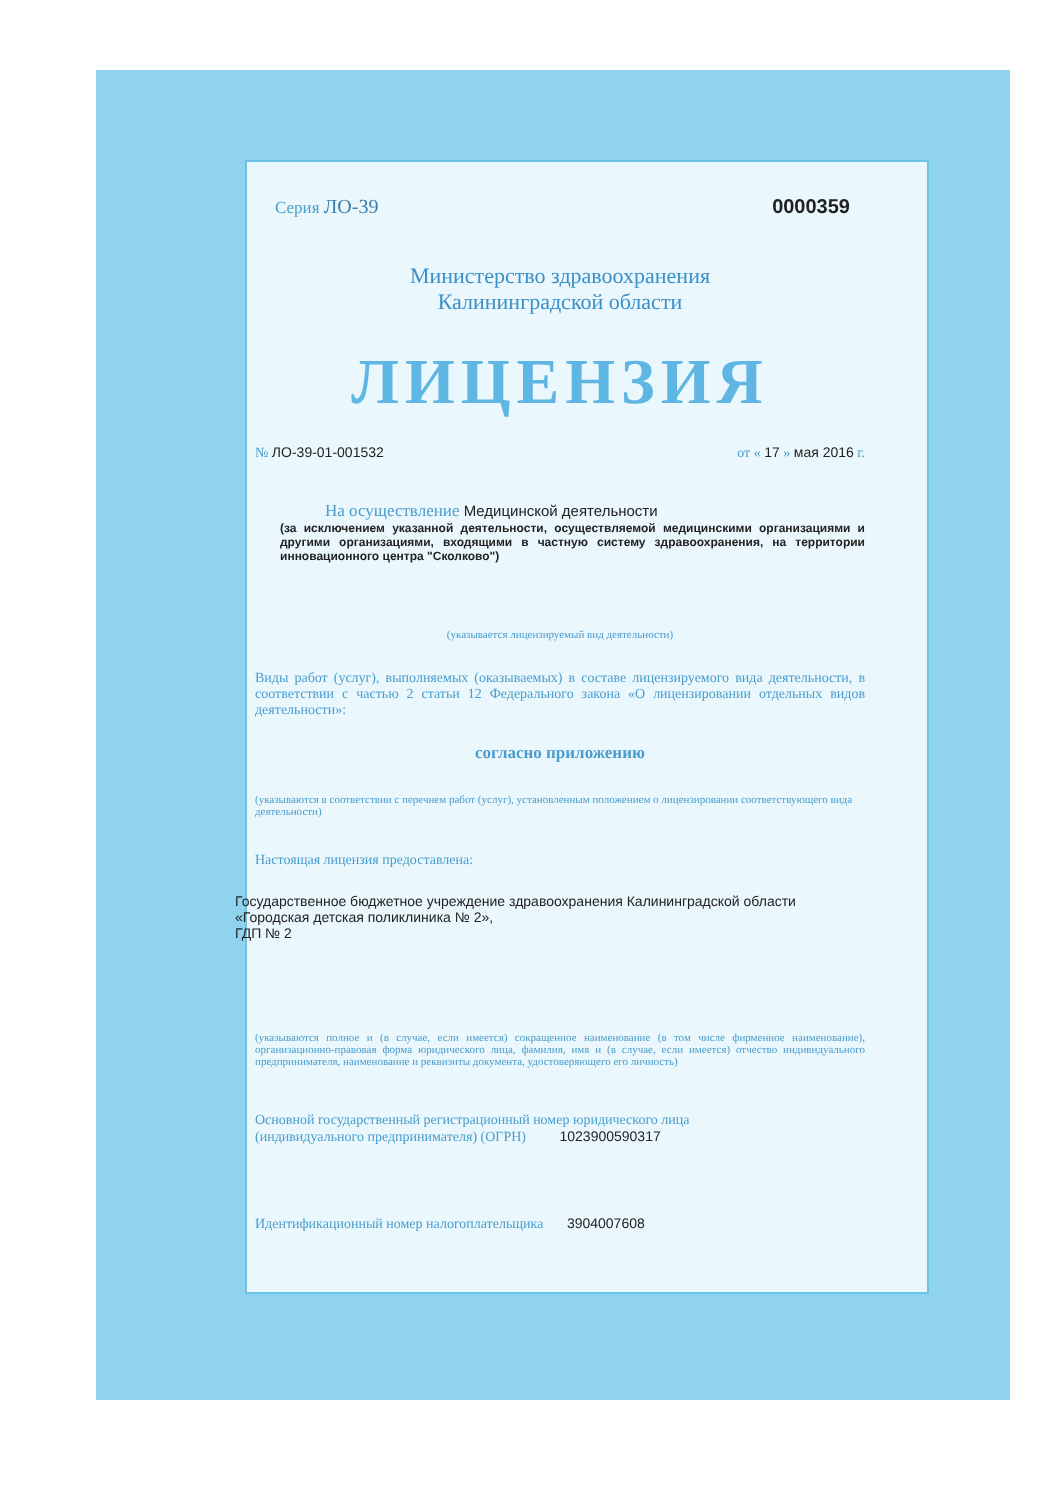Серия ЛО-39 0000359
Министерство здравоохранения
Калининградской области
ЛИЦЕНЗИЯ
№ ЛО-39-01-001532 от « 17 » мая 2016 г.
На осуществление Медицинской деятельности
(за исключением указанной деятельности, осуществляемой медицинскими организациями и другими организациями, входящими в частную систему здравоохранения, на территории инновационного центра "Сколково")
(указывается лицензируемый вид деятельности)
Виды работ (услуг), выполняемых (оказываемых) в составе лицензируемого вида деятельности, в соответствии с частью 2 статьи 12 Федерального закона «О лицензировании отдельных видов деятельности»:
согласно приложению
(указываются в соответствии с перечнем работ (услуг), установленным положением о лицензировании соответствующего вида деятельности)
Настоящая лицензия предоставлена:
Государственное бюджетное учреждение здравоохранения Калининградской области
«Городская детская поликлиника № 2»,
ГДП № 2
(указываются полное и (в случае, если имеется) сокращенное наименование (в том числе фирменное наименование), организационно-правовая форма юридического лица, фамилия, имя и (в случае, если имеется) отчество индивидуального предпринимателя, наименование и реквизиты документа, удостоверяющего его личность)
Основной государственный регистрационный номер юридического лица
(индивидуального предпринимателя) (ОГРН) 1023900590317
Идентификационный номер налогоплательщика 3904007608